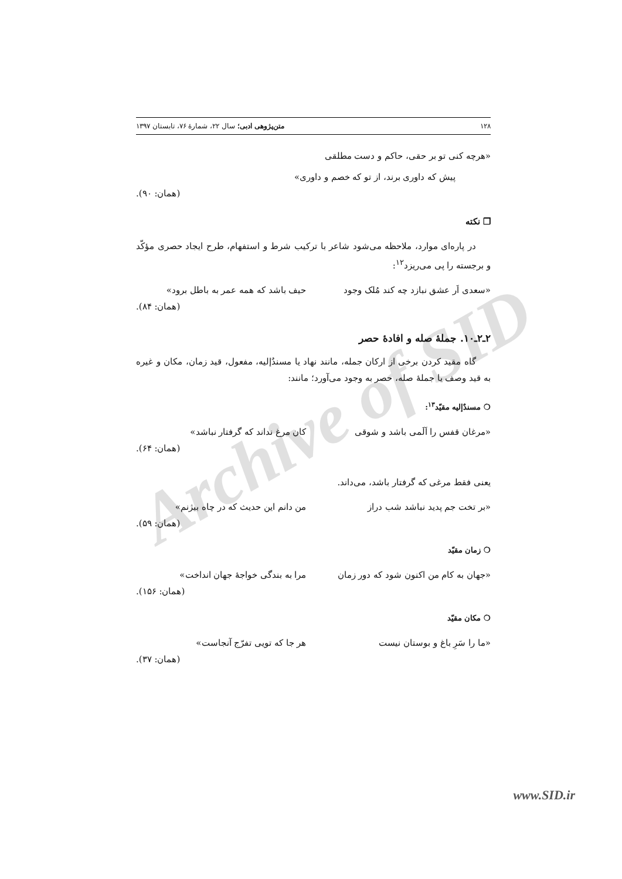Archive of SID
۱۲۸ متن‌پژوهی ادبی؛ سال ۲۲، شمارهٔ ۷۶، تابستان ۱۳۹۷
«هرچه کنی تو بر حقی، حاکم و دست مطلقی
پیش که داوری برند، از تو که خصم و داوری»
(همان: ۹۰).
❐ نکته
در پاره‌ای موارد، ملاحظه می‌شود شاعر با ترکیب شرط و استفهام، طرح ایجاد حصری مؤکّد و برجسته را پی می‌ریزد<sup>۱۲</sup>:
«سعدی اَر عشق نبازد چه کند مُلک وجود حیف باشد که همه عمر به باطل برود»
(همان: ۸۴).
۲ـ۲ـ۱۰. جملهٔ صله و افادهٔ حصر
گاه مقید کردن برخی از ارکان جمله، مانند نهاد یا مسندٌإلیه، مفعول، قید زمان، مکان و غیره به قید وصف یا جملهٔ صله، حصر به وجود می‌آورد؛ مانند:
❍ مسندٌإلیه مقیّد<sup>۱۳</sup>:
«مرغان قفس را اَلَمی باشد و شوقی کان مرغ نداند که گرفتار نباشد»
(همان: ۶۴).
یعنی فقط مرغی که گرفتار باشد، می‌داند.
«بر تخت جم پدید نباشد شب دراز من دانم این حدیث که در چاه بیژنم»
(همان: ۵۹).
❍ زمان مقیّد
«جهان به کام من اکنون شود که دور زمان مرا به بندگی خواجهٔ جهان انداخت»
(همان: ۱۵۶).
❍ مکان مقیّد
«ما را سَرِ باغ و بوستان نیست هر جا که تویی تفرّج آنجاست»
(همان: ۳۷).
www.SID.ir